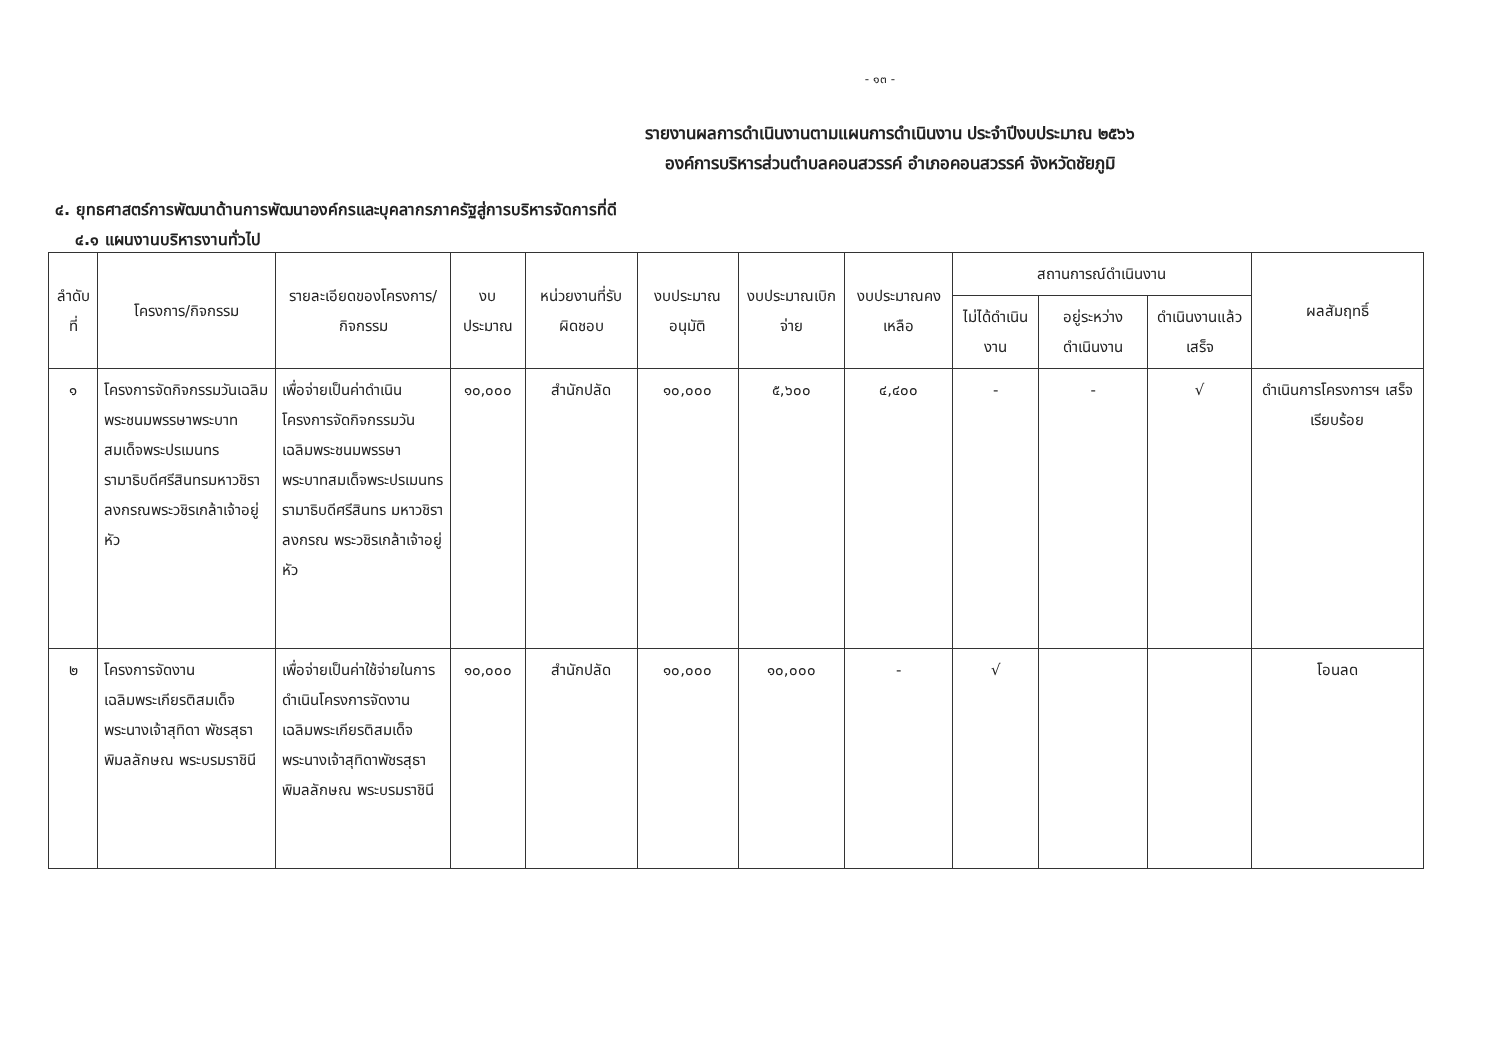- ๑๓ -
รายงานผลการดำเนินงานตามแผนการดำเนินงาน ประจำปีงบประมาณ ๒๕๖๖
องค์การบริหารส่วนตำบลคอนสวรรค์ อำเภอคอนสวรรค์ จังหวัดชัยภูมิ
๔. ยุทธศาสตร์การพัฒนาด้านการพัฒนาองค์กรและบุคลากรภาครัฐสู่การบริหารจัดการที่ดี
๔.๑ แผนงานบริหารงานทั่วไป
| ลำดับที่ | โครงการ/กิจกรรม | รายละเอียดของโครงการ/กิจกรรม | งบประมาณ | หน่วยงานที่รับผิดชอบ | งบประมาณอนุมัติ | งบประมาณเบิกจ่าย | งบประมาณคงเหลือ | สถานการณ์ดำเนินงาน | | | ผลสัมฤทธิ์ |
| --- | --- | --- | --- | --- | --- | --- | --- | --- | --- | --- | --- |
| | | | | | | | | ไม่ได้ดำเนินงาน | อยู่ระหว่างดำเนินงาน | ดำเนินงานแล้วเสร็จ | |
| ๑ | โครงการจัดกิจกรรมวันเฉลิมพระชนมพรรษาพระบาทสมเด็จพระปรเมนทรรามาธิบดีศรีสินทรมหาวชิราลงกรณพระวชิรเกล้าเจ้าอยู่หัว | เพื่อจ่ายเป็นค่าดำเนินโครงการจัดกิจกรรมวันเฉลิมพระชนมพรรษาพระบาทสมเด็จพระปรเมนทรรามาธิบดีศรีสินทร มหาวชิราลงกรณ พระวชิรเกล้าเจ้าอยู่หัว | ๑๐,๐๐๐ | สำนักปลัด | ๑๐,๐๐๐ | ๕,๖๐๐ | ๔,๔๐๐ | - | - | √ | ดำเนินการโครงการฯ เสร็จเรียบร้อย |
| ๒ | โครงการจัดงานเฉลิมพระเกียรติสมเด็จพระนางเจ้าสุทิดา พัชรสุธาพิมลลักษณ พระบรมราชินี | เพื่อจ่ายเป็นค่าใช้จ่ายในการดำเนินโครงการจัดงานเฉลิมพระเกียรติสมเด็จพระนางเจ้าสุทิดาพัชรสุธาพิมลลักษณ พระบรมราชินี | ๑๐,๐๐๐ | สำนักปลัด | ๑๐,๐๐๐ | ๑๐,๐๐๐ | - | √ | | | โอนลด |